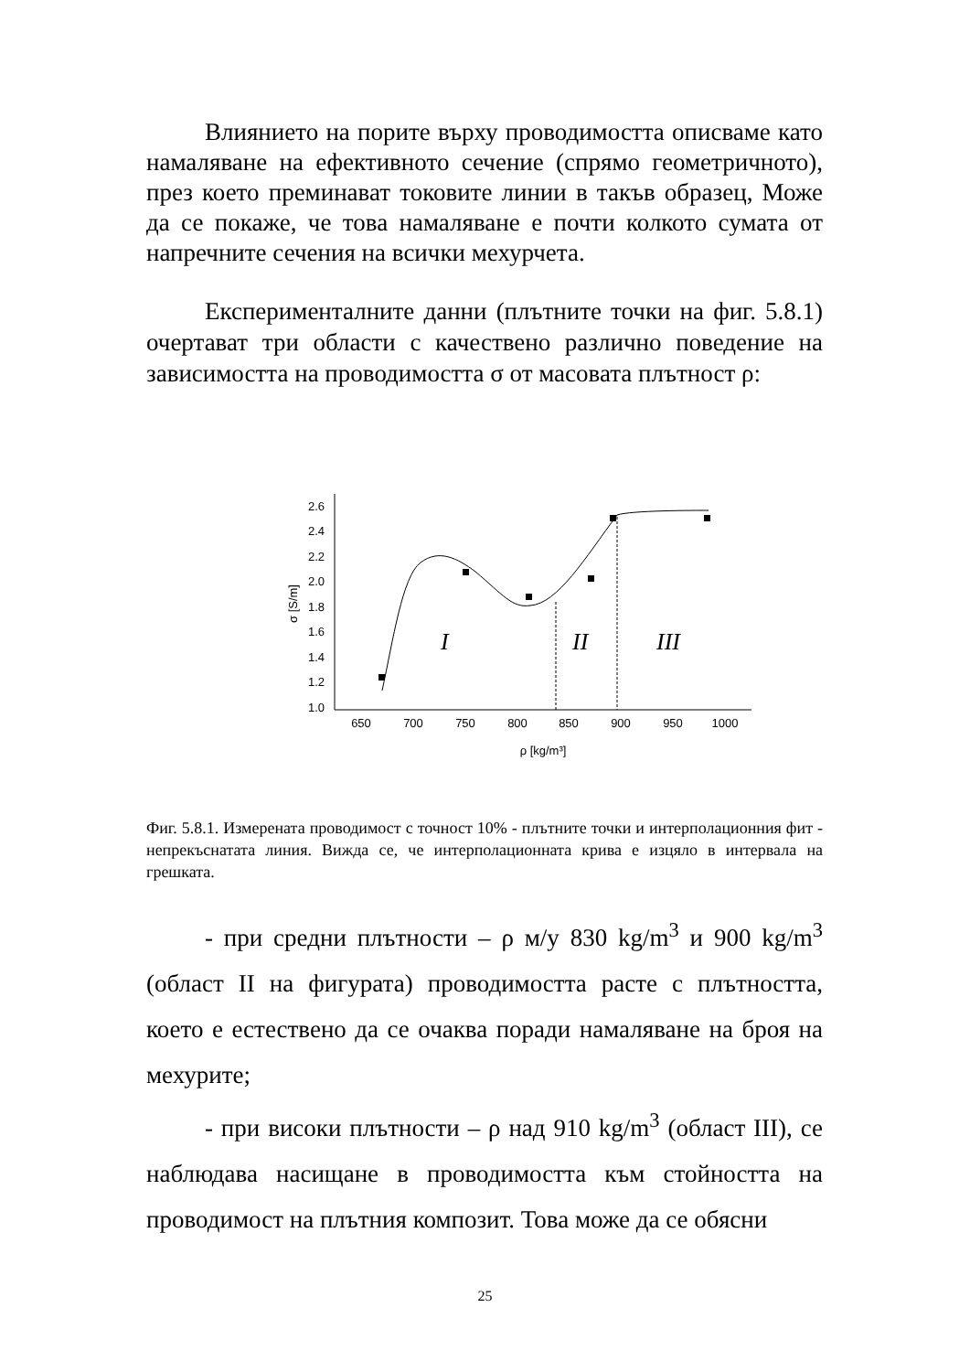Влиянието на порите върху проводимостта описваме като намаляване на ефективното сечение (спрямо геометричното), през което преминават токовите линии в такъв образец, Може да се покаже, че това намаляване е почти колкото сумата от напречните сечения на всички мехурчета.
Експерименталните данни (плътните точки на фиг. 5.8.1) очертават три области с качествено различно поведение на зависимостта на проводимостта σ от масовата плътност ρ:
2.6
2.4
2.2
2.0
1.8
1.6
1.4
1.2
1.0
650
700
750
800
850
900
950
1000
ρ [kg/m³]
σ [S/m]
I
II
III
Фиг. 5.8.1. Измерената проводимост с точност 10% - плътните точки и интерполационния фит - непрекъснатата линия. Вижда се, че интерполационната крива е изцяло в интервала на грешката.
- при средни плътности – ρ м/у 830 kg/m<sup>3</sup> и 900 kg/m<sup>3</sup> (област II на фигурата) проводимостта расте с плътността, което е естествено да се очаква поради намаляване на броя на мехурите;
- при високи плътности – ρ над 910 kg/m<sup>3</sup> (област III), се наблюдава насищане в проводимостта към стойността на проводимост на плътния композит. Това може да се обясни
25